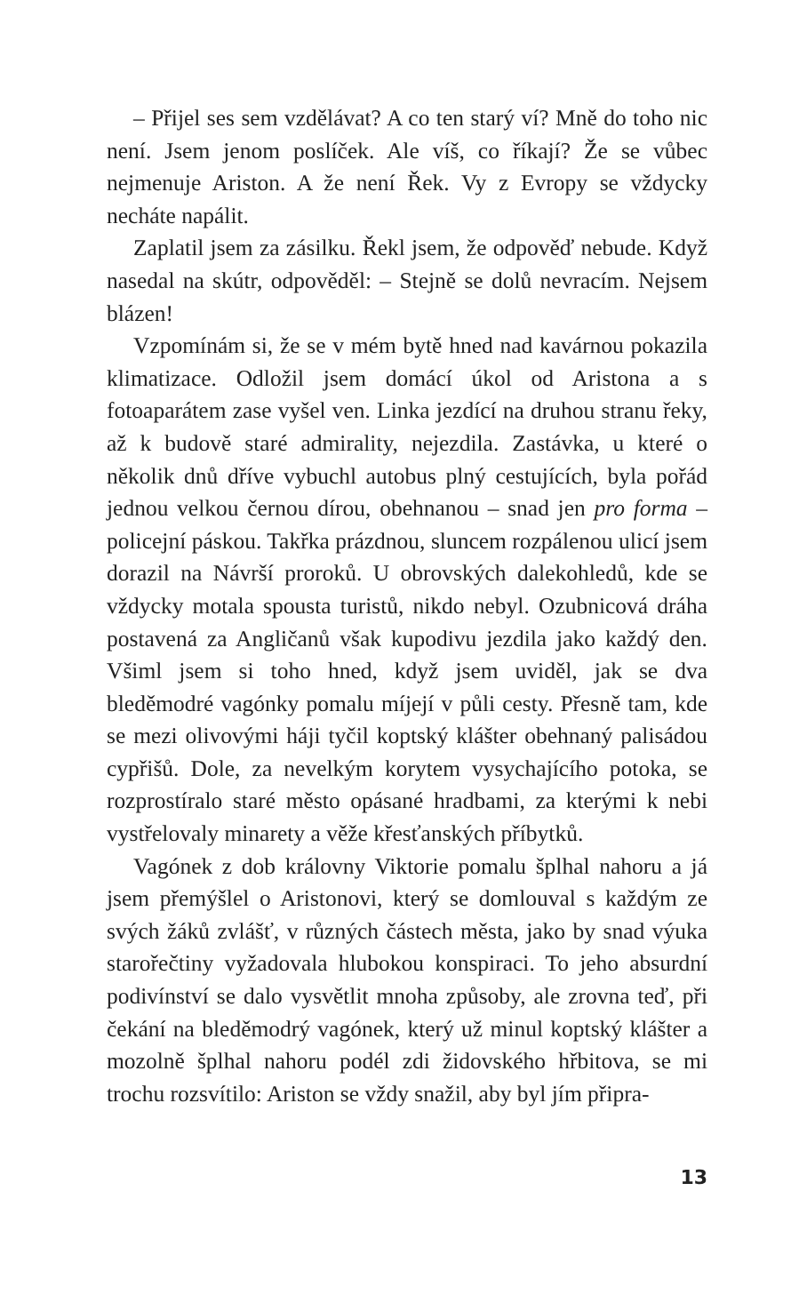– Přijel ses sem vzdělávat? A co ten starý ví? Mně do toho nic není. Jsem jenom poslíček. Ale víš, co říkají? Že se vůbec nejmenuje Ariston. A že není Řek. Vy z Evropy se vždycky necháte napálit.
Zaplatil jsem za zásilku. Řekl jsem, že odpověď nebude. Když nasedal na skútr, odpověděl: – Stejně se dolů nevracím. Nejsem blázen!
Vzpomínám si, že se v mém bytě hned nad kavárnou pokazila klimatizace. Odložil jsem domácí úkol od Aristona a s fotoaparátem zase vyšel ven. Linka jezdící na druhou stranu řeky, až k budově staré admirality, nejezdila. Zastávka, u které o několik dnů dříve vybuchl autobus plný cestujících, byla pořád jednou velkou černou dírou, obehnanou – snad jen pro forma – policejní páskou. Takřka prázdnou, sluncem rozpálenou ulicí jsem dorazil na Návrší proroků. U obrovských dalekohledů, kde se vždycky motala spousta turistů, nikdo nebyl. Ozubnicová dráha postavená za Angličanů však kupodivu jezdila jako každý den. Všiml jsem si toho hned, když jsem uviděl, jak se dva bleděmodré vagónky pomalu míjejí v půli cesty. Přesně tam, kde se mezi olivovými háji tyčil koptský klášter obehnaný palisádou cypřišů. Dole, za nevelkým korytem vysychajícího potoka, se rozprostíralo staré město opásané hradbami, za kterými k nebi vystřelovaly minarety a věže křesťanských příbytků.
Vagónek z dob královny Viktorie pomalu šplhal nahoru a já jsem přemýšlel o Aristonovi, který se domlouval s každým ze svých žáků zvlášť, v různých částech města, jako by snad výuka starořečtiny vyžadovala hlubokou konspiraci. To jeho absurdní podivínství se dalo vysvětlit mnoha způsoby, ale zrovna teď, při čekání na bleděmodrý vagónek, který už minul koptský klášter a mozolně šplhal nahoru podél zdi židovského hřbitova, se mi trochu rozsvítilo: Ariston se vždy snažil, aby byl jím připra-
13